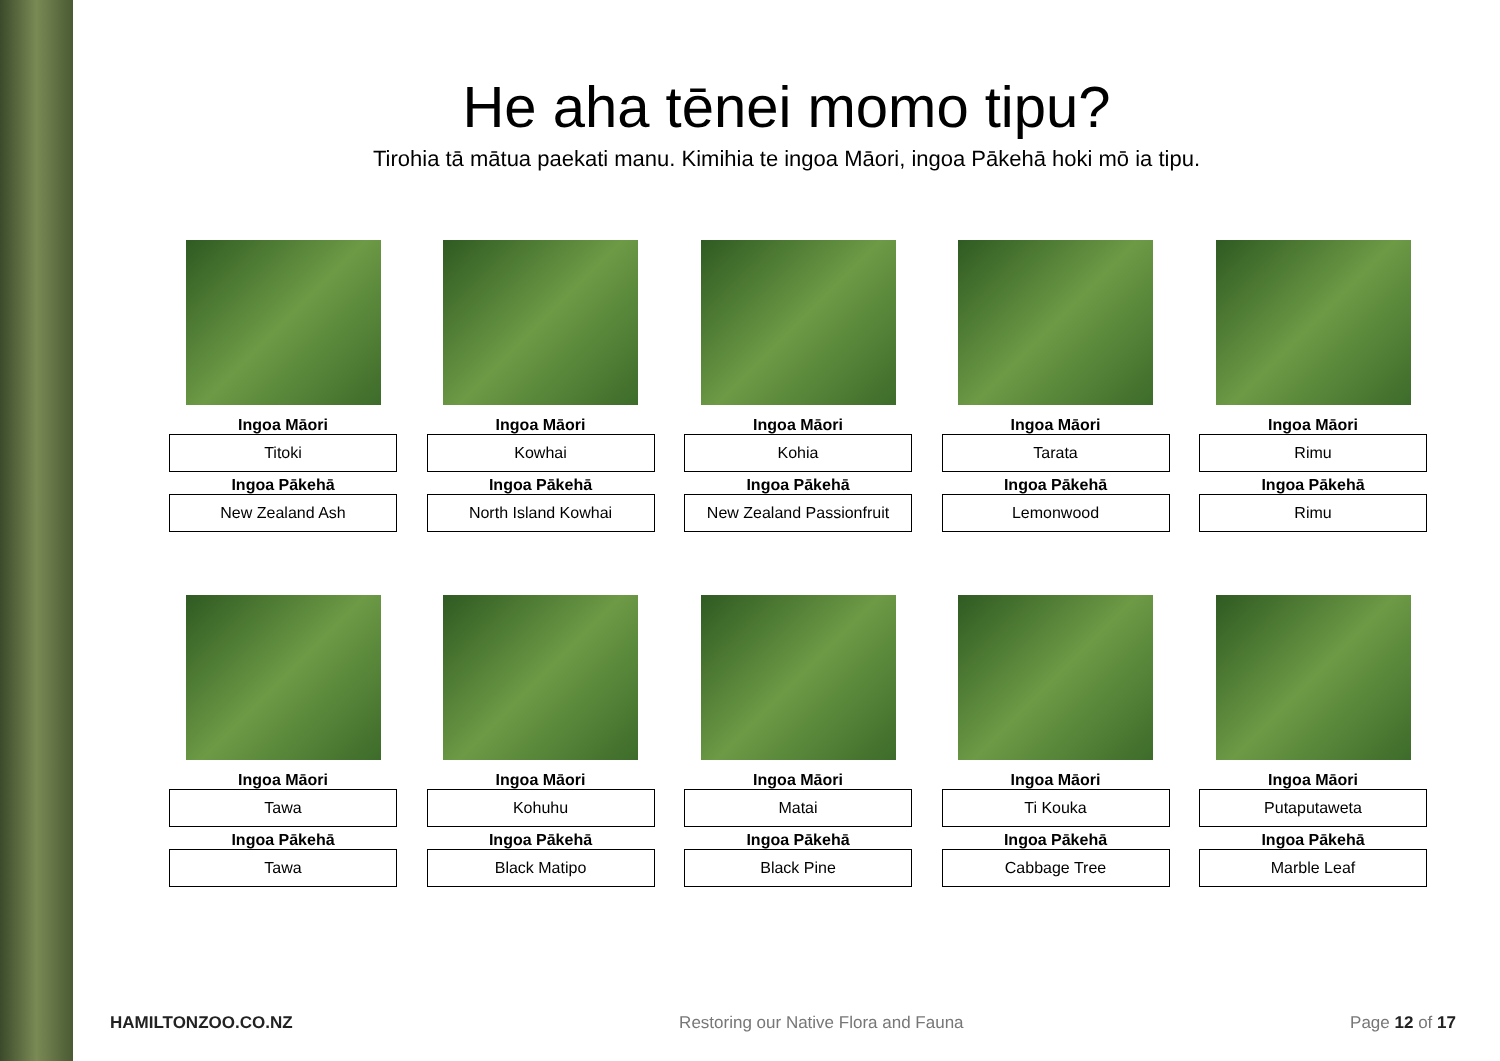He aha tēnei momo tipu?
Tirohia tā mātua paekati manu. Kimihia te ingoa Māori, ingoa Pākehā hoki mō ia tipu.
Ingoa Māori
Titoki
Ingoa Pākehā
New Zealand Ash
Ingoa Māori
Kowhai
Ingoa Pākehā
North Island Kowhai
Ingoa Māori
Kohia
Ingoa Pākehā
New Zealand Passionfruit
Ingoa Māori
Tarata
Ingoa Pākehā
Lemonwood
Ingoa Māori
Rimu
Ingoa Pākehā
Rimu
Ingoa Māori
Tawa
Ingoa Pākehā
Tawa
Ingoa Māori
Kohuhu
Ingoa Pākehā
Black Matipo
Ingoa Māori
Matai
Ingoa Pākehā
Black Pine
Ingoa Māori
Ti Kouka
Ingoa Pākehā
Cabbage Tree
Ingoa Māori
Putaputaweta
Ingoa Pākehā
Marble Leaf
HAMILTONZOO.CO.NZ Restoring our Native Flora and Fauna Page 12 of 17